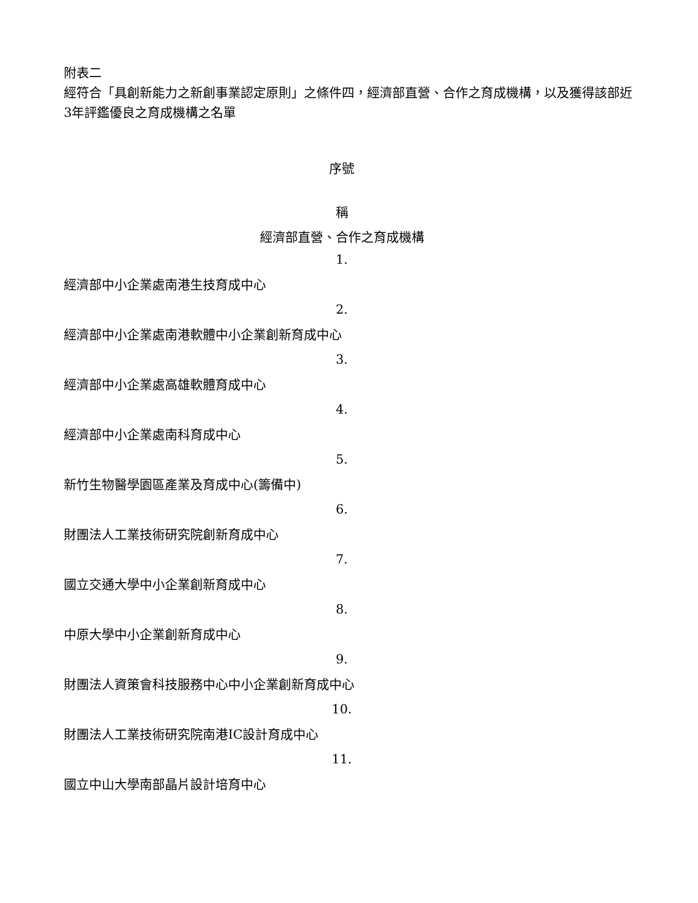附表二
經符合「具創新能力之新創事業認定原則」之條件四，經濟部直營、合作之育成機構，以及獲得該部近3年評鑑優良之育成機構之名單
序號
稱
經濟部直營、合作之育成機構
1.
經濟部中小企業處南港生技育成中心
2.
經濟部中小企業處南港軟體中小企業創新育成中心
3.
經濟部中小企業處高雄軟體育成中心
4.
經濟部中小企業處南科育成中心
5.
新竹生物醫學園區產業及育成中心(籌備中)
6.
財團法人工業技術研究院創新育成中心
7.
國立交通大學中小企業創新育成中心
8.
中原大學中小企業創新育成中心
9.
財團法人資策會科技服務中心中小企業創新育成中心
10.
財團法人工業技術研究院南港IC設計育成中心
11.
國立中山大學南部晶片設計培育中心